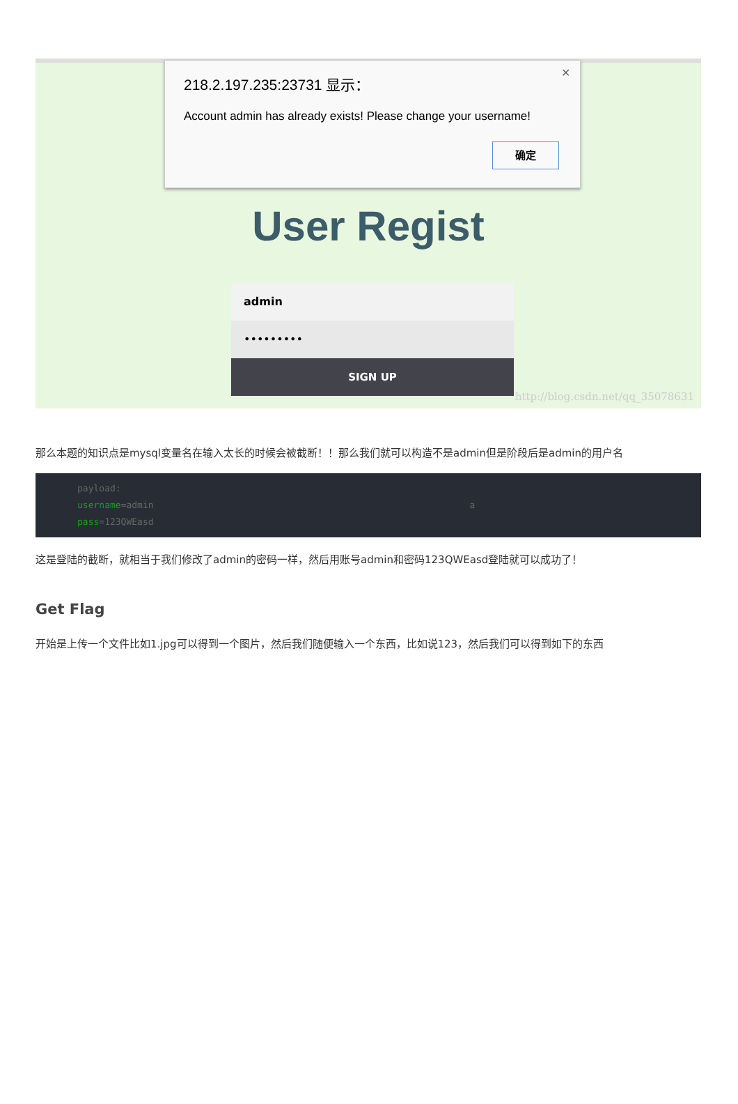✕
218.2.197.235:23731 显示：
Account admin has already exists! Please change your username!
确定
User Regist
admin
•••••••••
SIGN UP
http://blog.csdn.net/qq_35078631
那么本题的知识点是mysql变量名在输入太长的时候会被截断！！那么我们就可以构造不是admin但是阶段后是admin的用户名
payload:
username=admin                                                          a
pass=123QWEasd
这是登陆的截断，就相当于我们修改了admin的密码一样，然后用账号admin和密码123QWEasd登陆就可以成功了！
Get Flag
开始是上传一个文件比如1.jpg可以得到一个图片，然后我们随便输入一个东西，比如说123，然后我们可以得到如下的东西